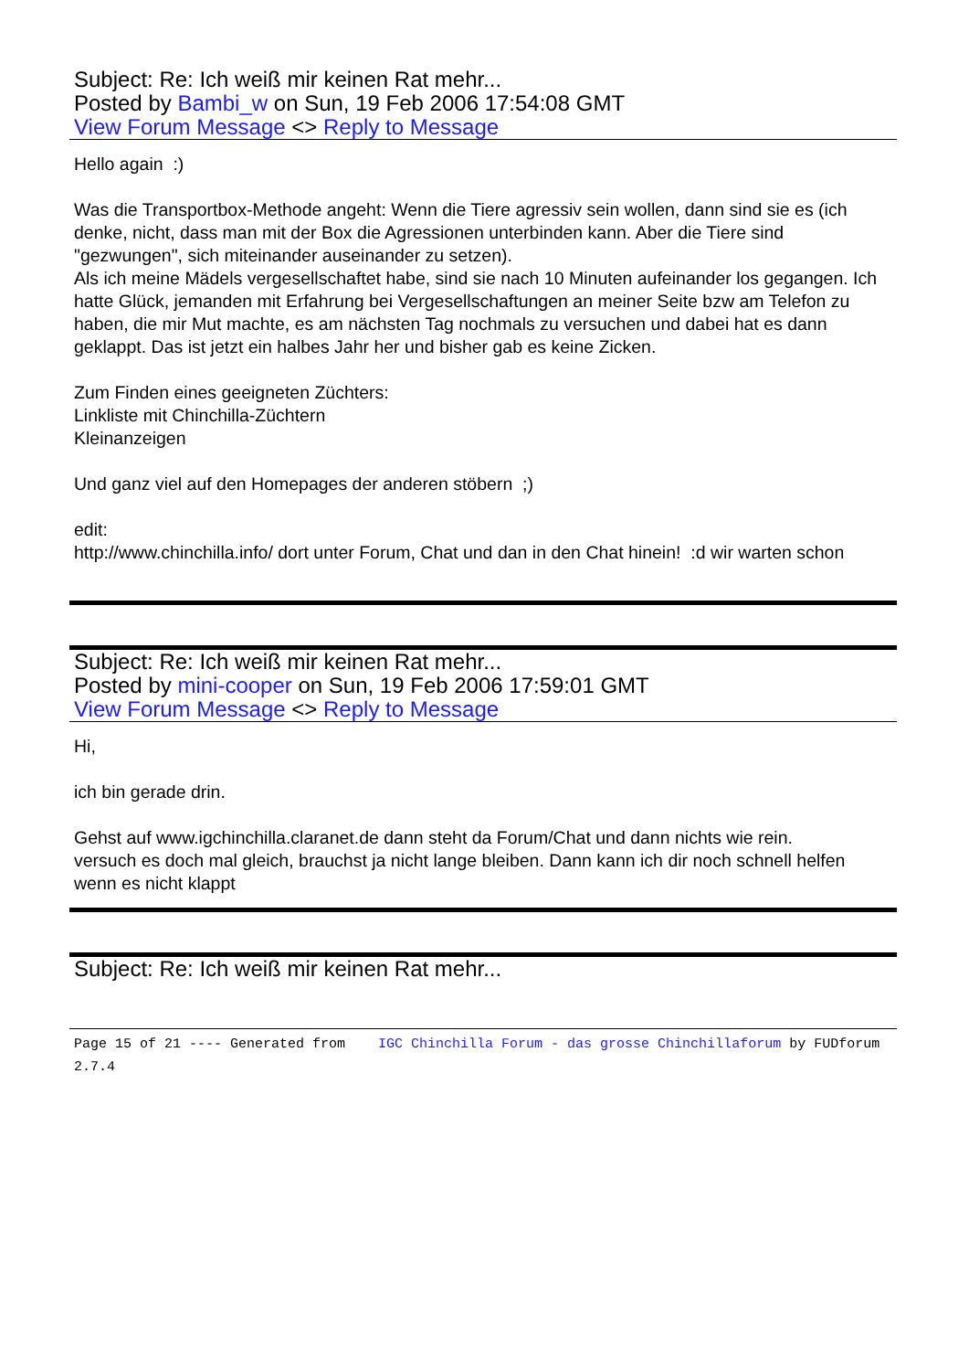Subject: Re: Ich weiß mir keinen Rat mehr...
Posted by Bambi_w on Sun, 19 Feb 2006 17:54:08 GMT
View Forum Message <> Reply to Message
Hello again :)
Was die Transportbox-Methode angeht: Wenn die Tiere agressiv sein wollen, dann sind sie es (ich denke, nicht, dass man mit der Box die Agressionen unterbinden kann. Aber die Tiere sind "gezwungen", sich miteinander auseinander zu setzen).
Als ich meine Mädels vergesellschaftet habe, sind sie nach 10 Minuten aufeinander los gegangen. Ich hatte Glück, jemanden mit Erfahrung bei Vergesellschaftungen an meiner Seite bzw am Telefon zu haben, die mir Mut machte, es am nächsten Tag nochmals zu versuchen und dabei hat es dann geklappt. Das ist jetzt ein halbes Jahr her und bisher gab es keine Zicken.
Zum Finden eines geeigneten Züchters:
Linkliste mit Chinchilla-Züchtern
Kleinanzeigen
Und ganz viel auf den Homepages der anderen stöbern ;)
edit:
http://www.chinchilla.info/ dort unter Forum, Chat und dan in den Chat hinein! :d wir warten schon
Subject: Re: Ich weiß mir keinen Rat mehr...
Posted by mini-cooper on Sun, 19 Feb 2006 17:59:01 GMT
View Forum Message <> Reply to Message
Hi,
ich bin gerade drin.
Gehst auf www.igchinchilla.claranet.de dann steht da Forum/Chat und dann nichts wie rein.
versuch es doch mal gleich, brauchst ja nicht lange bleiben. Dann kann ich dir noch schnell helfen wenn es nicht klappt
Subject: Re: Ich weiß mir keinen Rat mehr...
Page 15 of 21 ---- Generated from IGC Chinchilla Forum - das grosse Chinchillaforum by FUDforum 2.7.4